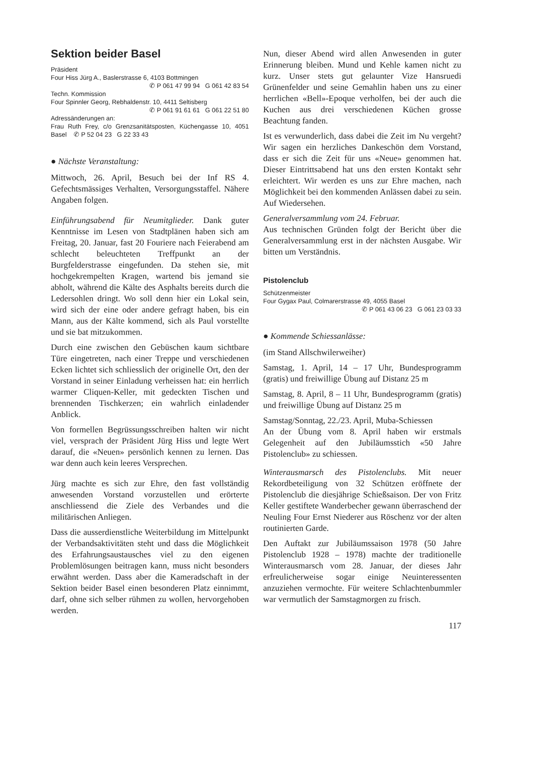Sektion beider Basel
Präsident
Four Hiss Jürg A., Baslerstrasse 6, 4103 Bottmingen
✆ P 061 47 99 94 G 061 42 83 54
Techn. Kommission
Four Spinnler Georg, Rebhaldenstr. 10, 4411 Seltisberg
✆ P 061 91 61 61 G 061 22 51 80
Adressänderungen an:
Frau Ruth Frey, c/o Grenzsanitätsposten, Küchengasse 10, 4051 Basel ✆ P 52 04 23 G 22 33 43
● Nächste Veranstaltung:
Mittwoch, 26. April, Besuch bei der Inf RS 4. Gefechtsmässiges Verhalten, Versorgungsstaffel. Nähere Angaben folgen.
Einführungsabend für Neumitglieder. Dank guter Kenntnisse im Lesen von Stadtplänen haben sich am Freitag, 20. Januar, fast 20 Fouriere nach Feierabend am schlecht beleuchteten Treffpunkt an der Burgfelderstrasse eingefunden. Da stehen sie, mit hochgekrempelten Kragen, wartend bis jemand sie abholt, während die Kälte des Asphalts bereits durch die Ledersohlen dringt. Wo soll denn hier ein Lokal sein, wird sich der eine oder andere gefragt haben, bis ein Mann, aus der Kälte kommend, sich als Paul vorstellte und sie bat mitzukommen.
Durch eine zwischen den Gebüschen kaum sichtbare Türe eingetreten, nach einer Treppe und verschiedenen Ecken lichtet sich schliesslich der originelle Ort, den der Vorstand in seiner Einladung verheissen hat: ein herrlich warmer Cliquen-Keller, mit gedeckten Tischen und brennenden Tischkerzen; ein wahrlich einladender Anblick.
Von formellen Begrüssungsschreiben halten wir nicht viel, versprach der Präsident Jürg Hiss und legte Wert darauf, die «Neuen» persönlich kennen zu lernen. Das war denn auch kein leeres Versprechen.
Jürg machte es sich zur Ehre, den fast vollständig anwesenden Vorstand vorzustellen und erörterte anschliessend die Ziele des Verbandes und die militärischen Anliegen.
Dass die ausserdienstliche Weiterbildung im Mittelpunkt der Verbandsaktivitäten steht und dass die Möglichkeit des Erfahrungsaustausches viel zu den eigenen Problemlösungen beitragen kann, muss nicht besonders erwähnt werden. Dass aber die Kameradschaft in der Sektion beider Basel einen besonderen Platz einnimmt, darf, ohne sich selber rühmen zu wollen, hervorgehoben werden.
Nun, dieser Abend wird allen Anwesenden in guter Erinnerung bleiben. Mund und Kehle kamen nicht zu kurz. Unser stets gut gelaunter Vize Hansruedi Grünenfelder und seine Gemahlin haben uns zu einer herrlichen «Bell»-Epoque verholfen, bei der auch die Kuchen aus drei verschiedenen Küchen grosse Beachtung fanden.
Ist es verwunderlich, dass dabei die Zeit im Nu vergeht? Wir sagen ein herzliches Dankeschön dem Vorstand, dass er sich die Zeit für uns «Neue» genommen hat. Dieser Eintrittsabend hat uns den ersten Kontakt sehr erleichtert. Wir werden es uns zur Ehre machen, nach Möglichkeit bei den kommenden Anlässen dabei zu sein. Auf Wiedersehen.
Generalversammlung vom 24. Februar.
Aus technischen Gründen folgt der Bericht über die Generalversammlung erst in der nächsten Ausgabe. Wir bitten um Verständnis.
Pistolenclub
Schützenmeister
Four Gygax Paul, Colmarerstrasse 49, 4055 Basel
✆ P 061 43 06 23 G 061 23 03 33
● Kommende Schiessanlässe:
(im Stand Allschwilerweiher)
Samstag, 1. April, 14 – 17 Uhr, Bundesprogramm (gratis) und freiwillige Übung auf Distanz 25 m
Samstag, 8. April, 8 – 11 Uhr, Bundesprogramm (gratis) und freiwillige Übung auf Distanz 25 m
Samstag/Sonntag, 22./23. April, Muba-Schiessen
An der Übung vom 8. April haben wir erstmals Gelegenheit auf den Jubiläumsstich «50 Jahre Pistolenclub» zu schiessen.
Winterausmarsch des Pistolenclubs. Mit neuer Rekordbeteiligung von 32 Schützen eröffnete der Pistolenclub die diesjährige Schießsaison. Der von Fritz Keller gestiftete Wanderbecher gewann überraschend der Neuling Four Ernst Niederer aus Röschenz vor der alten routinierten Garde.
Den Auftakt zur Jubiläumssaison 1978 (50 Jahre Pistolenclub 1928 – 1978) machte der traditionelle Winterausmarsch vom 28. Januar, der dieses Jahr erfreulicherweise sogar einige Neuinteressenten anzuziehen vermochte. Für weitere Schlachtenbummler war vermutlich der Samstagmorgen zu frisch.
117